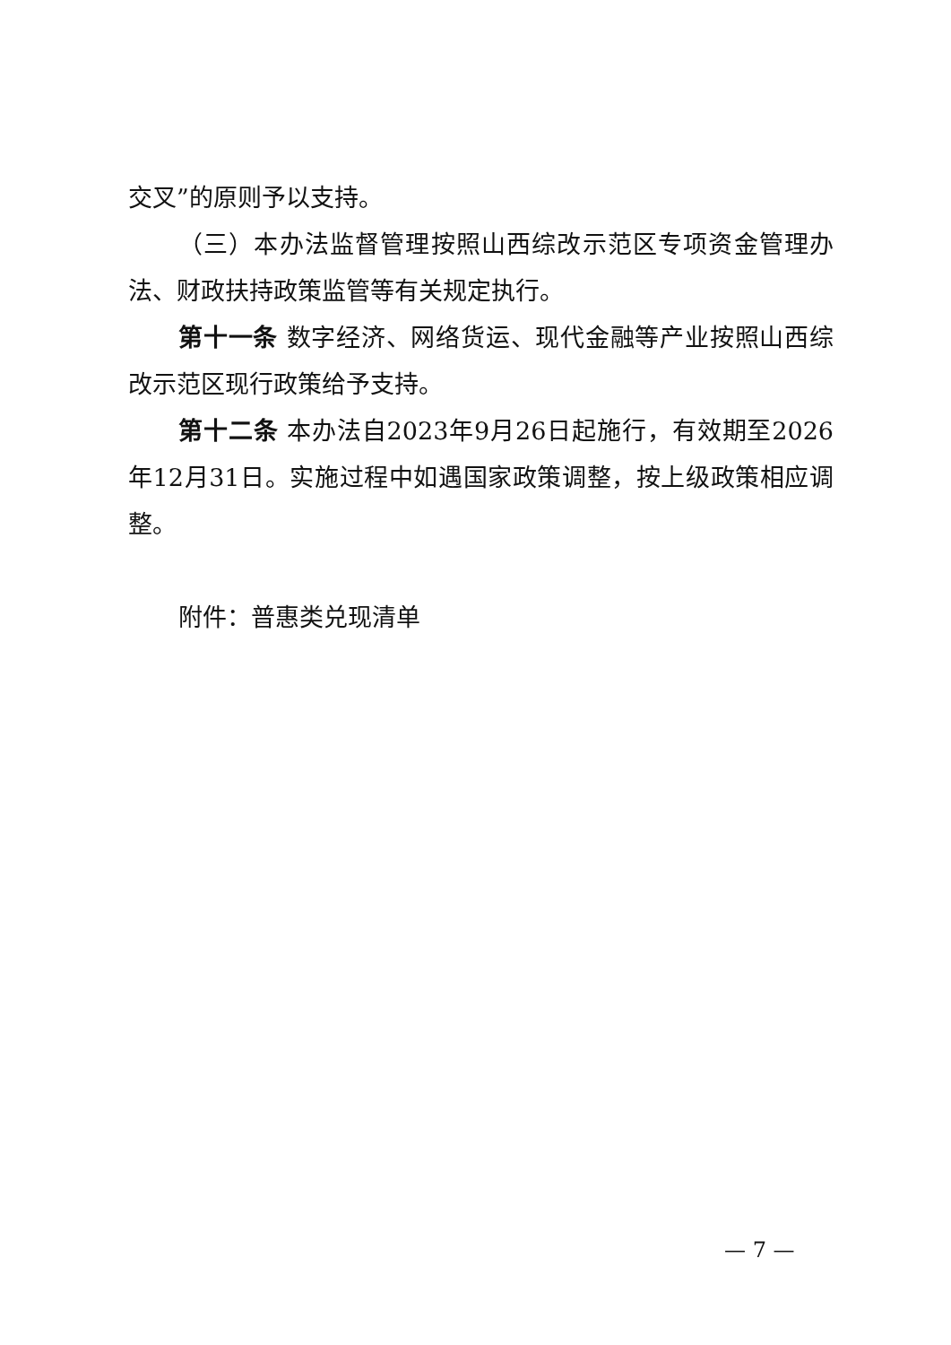交叉”的原则予以支持。
（三）本办法监督管理按照山西综改示范区专项资金管理办法、财政扶持政策监管等有关规定执行。
第十一条 数字经济、网络货运、现代金融等产业按照山西综改示范区现行政策给予支持。
第十二条 本办法自2023年9月26日起施行，有效期至2026年12月31日。实施过程中如遇国家政策调整，按上级政策相应调整。
附件：普惠类兑现清单
— 7 —